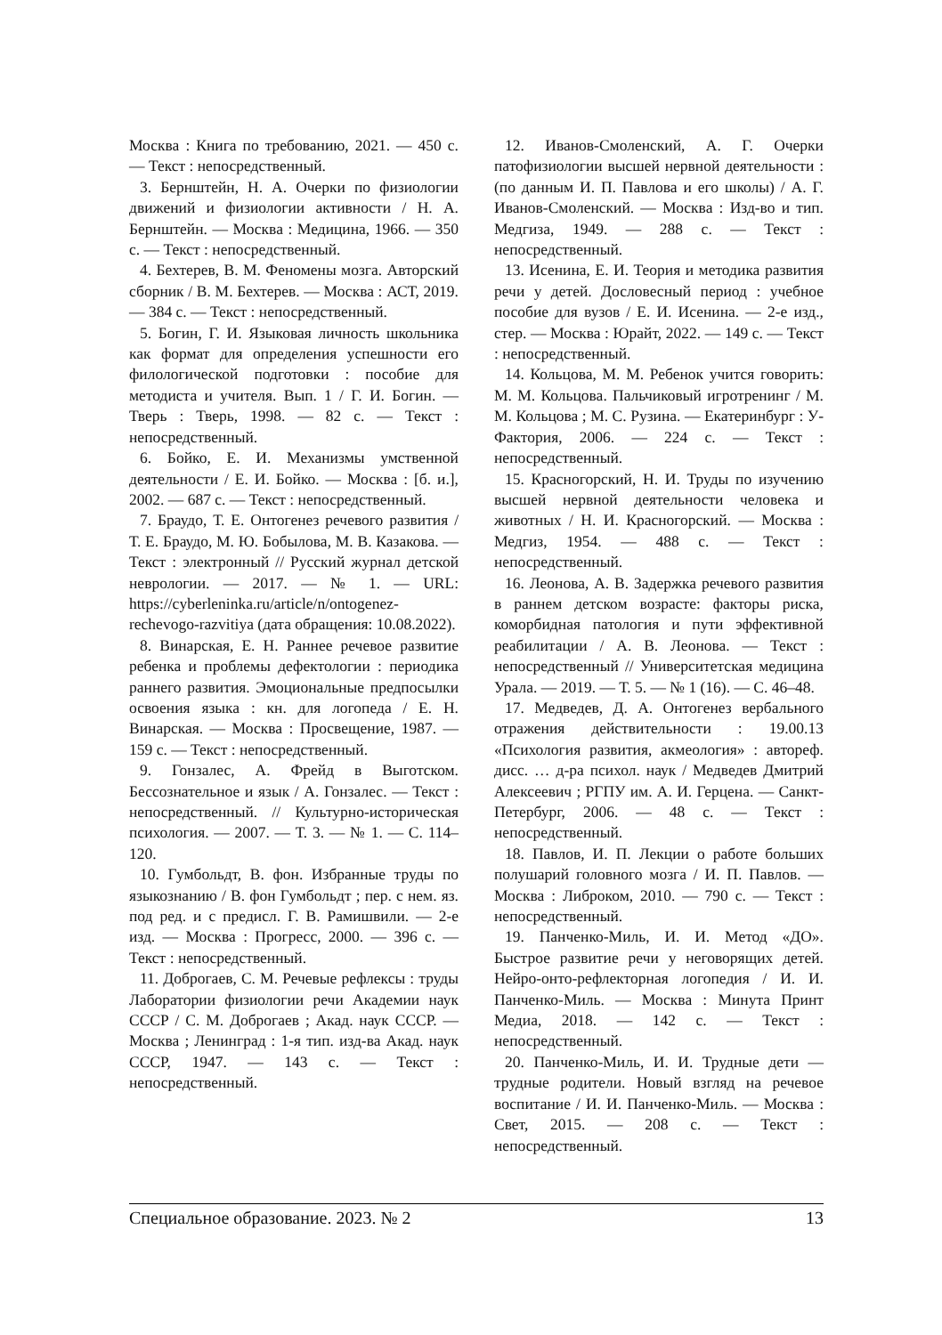Москва : Книга по требованию, 2021. — 450 с. — Текст : непосредственный.
3. Бернштейн, Н. А. Очерки по физиологии движений и физиологии активности / Н. А. Бернштейн. — Москва : Медицина, 1966. — 350 с. — Текст : непосредственный.
4. Бехтерев, В. М. Феномены мозга. Авторский сборник / В. М. Бехтерев. — Москва : АСТ, 2019. — 384 с. — Текст : непосредственный.
5. Богин, Г. И. Языковая личность школьника как формат для определения успешности его филологической подготовки : пособие для методиста и учителя. Вып. 1 / Г. И. Богин. — Тверь : Тверь, 1998. — 82 с. — Текст : непосредственный.
6. Бойко, Е. И. Механизмы умственной деятельности / Е. И. Бойко. — Москва : [б. и.], 2002. — 687 с. — Текст : непосредственный.
7. Браудо, Т. Е. Онтогенез речевого развития / Т. Е. Браудо, М. Ю. Бобылова, М. В. Казакова. — Текст : электронный // Русский журнал детской неврологии. — 2017. — № 1. — URL: https://cyberleninka.ru/article/n/ontogenez-rechevogo-razvitiya (дата обращения: 10.08.2022).
8. Винарская, Е. Н. Раннее речевое развитие ребенка и проблемы дефектологии : периодика раннего развития. Эмоциональные предпосылки освоения языка : кн. для логопеда / Е. Н. Винарская. — Москва : Просвещение, 1987. — 159 с. — Текст : непосредственный.
9. Гонзалес, А. Фрейд в Выготском. Бессознательное и язык / А. Гонзалес. — Текст : непосредственный. // Культурно-историческая психология. — 2007. — Т. 3. — № 1. — С. 114–120.
10. Гумбольдт, В. фон. Избранные труды по языкознанию / В. фон Гумбольдт ; пер. с нем. яз. под ред. и с предисл. Г. В. Рамишвили. — 2-е изд. — Москва : Прогресс, 2000. — 396 с. — Текст : непосредственный.
11. Доброгаев, С. М. Речевые рефлексы : труды Лаборатории физиологии речи Академии наук СССР / С. М. Доброгаев ; Акад. наук СССР. — Москва ; Ленинград : 1-я тип. изд-ва Акад. наук СССР, 1947. — 143 с. — Текст : непосредственный.
12. Иванов-Смоленский, А. Г. Очерки патофизиологии высшей нервной деятельности : (по данным И. П. Павлова и его школы) / А. Г. Иванов-Смоленский. — Москва : Изд-во и тип. Медгиза, 1949. — 288 с. — Текст : непосредственный.
13. Исенина, Е. И. Теория и методика развития речи у детей. Дословесный период : учебное пособие для вузов / Е. И. Исенина. — 2-е изд., стер. — Москва : Юрайт, 2022. — 149 с. — Текст : непосредственный.
14. Кольцова, М. М. Ребенок учится говорить: М. М. Кольцова. Пальчиковый игротренинг / М. М. Кольцова ; М. С. Рузина. — Екатеринбург : У-Фактория, 2006. — 224 с. — Текст : непосредственный.
15. Красногорский, Н. И. Труды по изучению высшей нервной деятельности человека и животных / Н. И. Красногорский. — Москва : Медгиз, 1954. — 488 с. — Текст : непосредственный.
16. Леонова, А. В. Задержка речевого развития в раннем детском возрасте: факторы риска, коморбидная патология и пути эффективной реабилитации / А. В. Леонова. — Текст : непосредственный // Университетская медицина Урала. — 2019. — Т. 5. — № 1 (16). — С. 46–48.
17. Медведев, Д. А. Онтогенез вербального отражения действительности : 19.00.13 «Психология развития, акмеология» : автореф. дисс. … д-ра психол. наук / Медведев Дмитрий Алексеевич ; РГПУ им. А. И. Герцена. — Санкт-Петербург, 2006. — 48 с. — Текст : непосредственный.
18. Павлов, И. П. Лекции о работе больших полушарий головного мозга / И. П. Павлов. — Москва : Либроком, 2010. — 790 с. — Текст : непосредственный.
19. Панченко-Миль, И. И. Метод «ДО». Быстрое развитие речи у неговорящих детей. Нейро-онто-рефлекторная логопедия / И. И. Панченко-Миль. — Москва : Минута Принт Медиа, 2018. — 142 с. — Текст : непосредственный.
20. Панченко-Миль, И. И. Трудные дети — трудные родители. Новый взгляд на речевое воспитание / И. И. Панченко-Миль. — Москва : Свет, 2015. — 208 с. — Текст : непосредственный.
Специальное образование. 2023. № 2 13